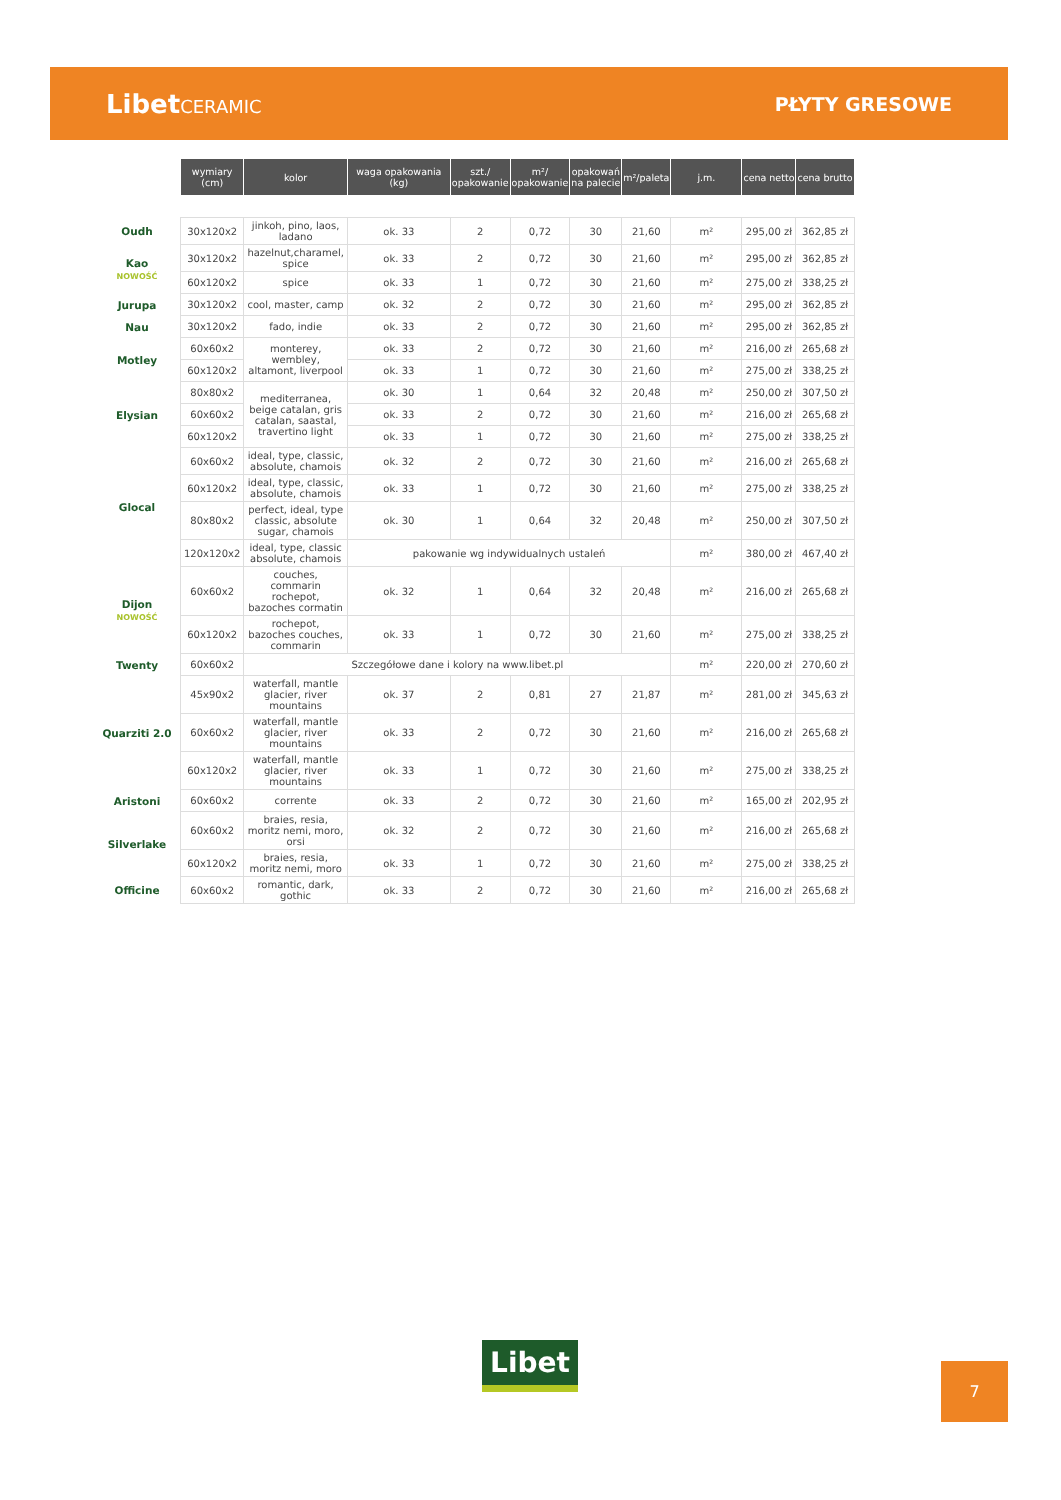LibetCERAMIC PŁYTY GRESOWE
| | wymiary (cm) | kolor | waga opakowania (kg) | szt./ opakowanie | m²/ opakowanie | opakowań na palecie | m²/paleta | j.m. | cena netto | cena brutto |
| Oudh | 30x120x2 | jinkoh, pino, laos, ladano | ok. 33 | 2 | 0,72 | 30 | 21,60 | m² | 295,00 zł | 362,85 zł |
| Kao NOWOŚĆ | 30x120x2 | hazelnut,charamel, spice | ok. 33 | 2 | 0,72 | 30 | 21,60 | m² | 295,00 zł | 362,85 zł |
| | 60x120x2 | spice | ok. 33 | 1 | 0,72 | 30 | 21,60 | m² | 275,00 zł | 338,25 zł |
| Jurupa | 30x120x2 | cool, master, camp | ok. 32 | 2 | 0,72 | 30 | 21,60 | m² | 295,00 zł | 362,85 zł |
| Nau | 30x120x2 | fado, indie | ok. 33 | 2 | 0,72 | 30 | 21,60 | m² | 295,00 zł | 362,85 zł |
| Motley | 60x60x2 | monterey, wembley, altamont, liverpool | ok. 33 | 2 | 0,72 | 30 | 21,60 | m² | 216,00 zł | 265,68 zł |
| | 60x120x2 | | ok. 33 | 1 | 0,72 | 30 | 21,60 | m² | 275,00 zł | 338,25 zł |
| Elysian | 80x80x2 | mediterranea, beige catalan, gris catalan, saastal, travertino light | ok. 30 | 1 | 0,64 | 32 | 20,48 | m² | 250,00 zł | 307,50 zł |
| | 60x60x2 | | ok. 33 | 2 | 0,72 | 30 | 21,60 | m² | 216,00 zł | 265,68 zł |
| | 60x120x2 | | ok. 33 | 1 | 0,72 | 30 | 21,60 | m² | 275,00 zł | 338,25 zł |
| Glocal | 60x60x2 | ideal, type, classic, absolute, chamois | ok. 32 | 2 | 0,72 | 30 | 21,60 | m² | 216,00 zł | 265,68 zł |
| | 60x120x2 | ideal, type, classic, absolute, chamois | ok. 33 | 1 | 0,72 | 30 | 21,60 | m² | 275,00 zł | 338,25 zł |
| | 80x80x2 | perfect, ideal, type classic, absolute sugar, chamois | ok. 30 | 1 | 0,64 | 32 | 20,48 | m² | 250,00 zł | 307,50 zł |
| | 120x120x2 | ideal, type, classic absolute, chamois | pakowanie wg indywidualnych ustaleń | | | | | m² | 380,00 zł | 467,40 zł |
| Dijon NOWOŚĆ | 60x60x2 | couches, commarin rochepot, bazoches cormatin | ok. 32 | 1 | 0,64 | 32 | 20,48 | m² | 216,00 zł | 265,68 zł |
| | 60x120x2 | rochepot, bazoches couches, commarin | ok. 33 | 1 | 0,72 | 30 | 21,60 | m² | 275,00 zł | 338,25 zł |
| Twenty | 60x60x2 | Szczegółowe dane i kolory na www.libet.pl | | | | | | m² | 220,00 zł | 270,60 zł |
| Quarziti 2.0 | 45x90x2 | waterfall, mantle glacier, river mountains | ok. 37 | 2 | 0,81 | 27 | 21,87 | m² | 281,00 zł | 345,63 zł |
| | 60x60x2 | waterfall, mantle glacier, river mountains | ok. 33 | 2 | 0,72 | 30 | 21,60 | m² | 216,00 zł | 265,68 zł |
| | 60x120x2 | waterfall, mantle glacier, river mountains | ok. 33 | 1 | 0,72 | 30 | 21,60 | m² | 275,00 zł | 338,25 zł |
| Aristoni | 60x60x2 | corrente | ok. 33 | 2 | 0,72 | 30 | 21,60 | m² | 165,00 zł | 202,95 zł |
| Silverlake | 60x60x2 | braies, resia, moritz nemi, moro, orsi | ok. 32 | 2 | 0,72 | 30 | 21,60 | m² | 216,00 zł | 265,68 zł |
| | 60x120x2 | braies, resia, moritz nemi, moro | ok. 33 | 1 | 0,72 | 30 | 21,60 | m² | 275,00 zł | 338,25 zł |
| Officine | 60x60x2 | romantic, dark, gothic | ok. 33 | 2 | 0,72 | 30 | 21,60 | m² | 216,00 zł | 265,68 zł |
Libet 7